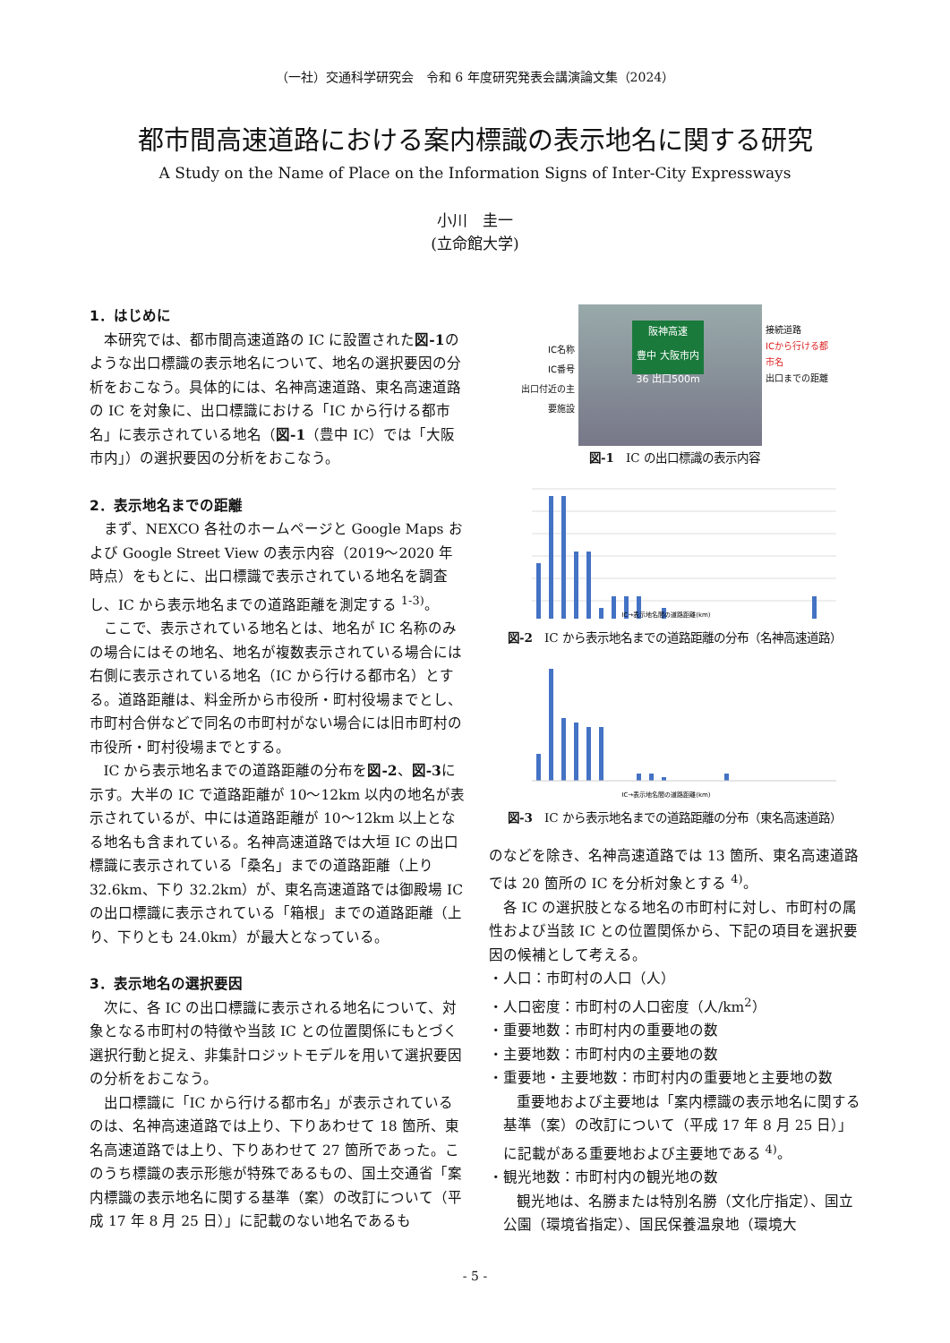（一社）交通科学研究会　令和 6 年度研究発表会講演論文集（2024）
都市間高速道路における案内標識の表示地名に関する研究
A Study on the Name of Place on the Information Signs of Inter-City Expressways
小川　圭一
(立命館大学)
1．はじめに
本研究では、都市間高速道路の IC に設置された図-1のような出口標識の表示地名について、地名の選択要因の分析をおこなう。具体的には、名神高速道路、東名高速道路の IC を対象に、出口標識における「IC から行ける都市名」に表示されている地名（図-1（豊中 IC）では「大阪市内」）の選択要因の分析をおこなう。
2．表示地名までの距離
まず、NEXCO 各社のホームページと Google Maps および Google Street View の表示内容（2019～2020 年時点）をもとに、出口標識で表示されている地名を調査し、IC から表示地名までの道路距離を測定する <sup>1-3)</sup>。
ここで、表示されている地名とは、地名が IC 名称のみの場合にはその地名、地名が複数表示されている場合には右側に表示されている地名（IC から行ける都市名）とする。道路距離は、料金所から市役所・町村役場までとし、市町村合併などで同名の市町村がない場合には旧市町村の市役所・町村役場までとする。
IC から表示地名までの道路距離の分布を図-2、図-3に示す。大半の IC で道路距離が 10～12km 以内の地名が表示されているが、中には道路距離が 10～12km 以上となる地名も含まれている。名神高速道路では大垣 IC の出口標識に表示されている「桑名」までの道路距離（上り 32.6km、下り 32.2km）が、東名高速道路では御殿場 IC の出口標識に表示されている「箱根」までの道路距離（上り、下りとも 24.0km）が最大となっている。
3．表示地名の選択要因
次に、各 IC の出口標識に表示される地名について、対象となる市町村の特徴や当該 IC との位置関係にもとづく選択行動と捉え、非集計ロジットモデルを用いて選択要因の分析をおこなう。
出口標識に「IC から行ける都市名」が表示されているのは、名神高速道路では上り、下りあわせて 18 箇所、東名高速道路では上り、下りあわせて 27 箇所であった。このうち標識の表示形態が特殊であるもの、国土交通省「案内標識の表示地名に関する基準（案）の改訂について（平成 17 年 8 月 25 日）」に記載のない地名であるも
IC名称
IC番号
出口付近の主要施設
阪神高速
豊中 大阪市内
36 出口500m
接続道路
ICから行ける都市名
出口までの距離
図-1　IC の出口標識の表示内容
IC→表示地名間の道路距離(km)
図-2　IC から表示地名までの道路距離の分布（名神高速道路）
IC→表示地名間の道路距離(km)
図-3　IC から表示地名までの道路距離の分布（東名高速道路）
のなどを除き、名神高速道路では 13 箇所、東名高速道路では 20 箇所の IC を分析対象とする <sup>4)</sup>。
各 IC の選択肢となる地名の市町村に対し、市町村の属性および当該 IC との位置関係から、下記の項目を選択要因の候補として考える。
・人口：市町村の人口（人）
・人口密度：市町村の人口密度（人/km<sup>2</sup>）
・重要地数：市町村内の重要地の数
・主要地数：市町村内の主要地の数
・重要地・主要地数：市町村内の重要地と主要地の数
重要地および主要地は「案内標識の表示地名に関する基準（案）の改訂について（平成 17 年 8 月 25 日）」に記載がある重要地および主要地である <sup>4)</sup>。
・観光地数：市町村内の観光地の数
観光地は、名勝または特別名勝（文化庁指定）、国立公園（環境省指定）、国民保養温泉地（環境大
- 5 -